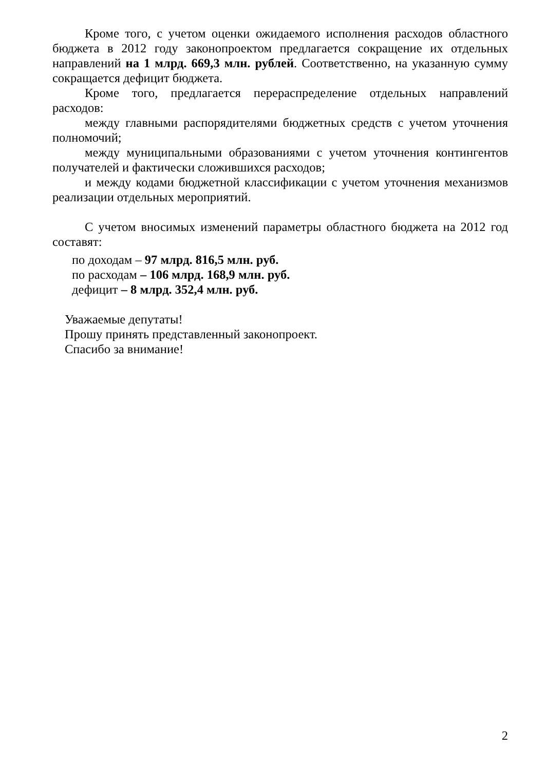Кроме того, с учетом оценки ожидаемого исполнения расходов областного бюджета в 2012 году законопроектом предлагается сокращение их отдельных направлений на 1 млрд. 669,3 млн. рублей. Соответственно, на указанную сумму сокращается дефицит бюджета.
Кроме того, предлагается перераспределение отдельных направлений расходов:
между главными распорядителями бюджетных средств с учетом уточнения полномочий;
между муниципальными образованиями с учетом уточнения контингентов получателей и фактически сложившихся расходов;
и между кодами бюджетной классификации с учетом уточнения механизмов реализации отдельных мероприятий.
С учетом вносимых изменений параметры областного бюджета на 2012 год составят:
по доходам – 97 млрд. 816,5 млн. руб.
по расходам – 106 млрд. 168,9 млн. руб.
дефицит – 8 млрд. 352,4 млн. руб.
Уважаемые депутаты!
Прошу принять представленный законопроект.
Спасибо за внимание!
2